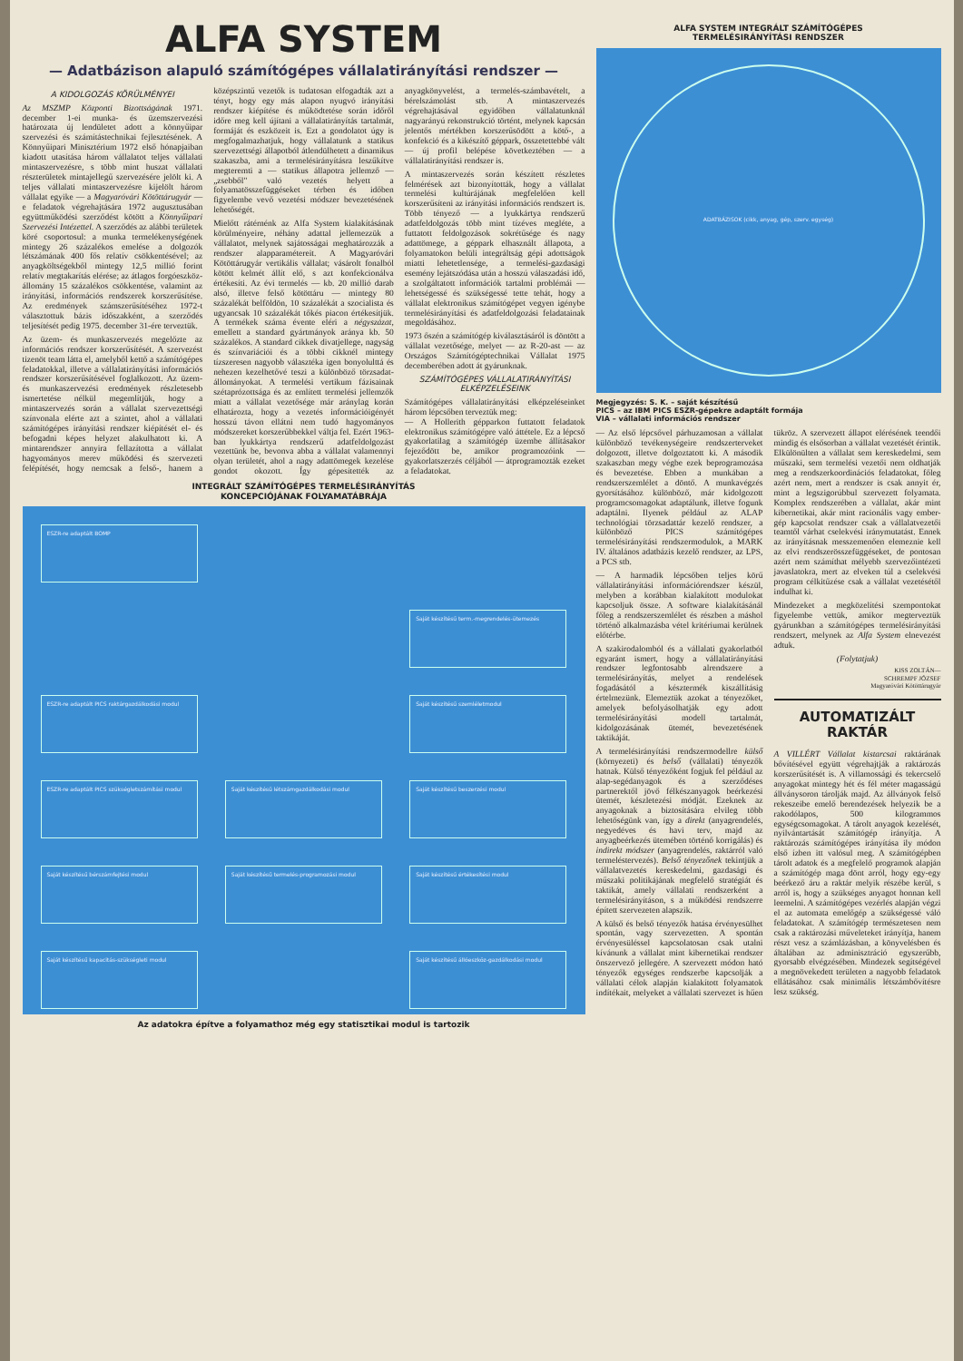ALFA SYSTEM
— Adatbázison alapuló számítógépes vállalatirányítási rendszer —
A KIDOLGOZÁS KÖRÜLMÉNYEI
Az MSZMP Központi Bizottságának 1971. december 1-ei munka- és üzemszervezési határozata új lendületet adott a könnyűipar szervezési és számítástechnikai fejlesztésének. A Könnyűipari Minisztérium 1972 első hónapjaiban kiadott utasítása három vállalatot teljes vállalati mintaszervezésre, s több mint huszat vállalati részterületek mintajellegű szervezésére jelölt ki. A teljes vállalati mintaszervezésre kijelölt három vállalat egyike — a Magyaróvári Kötöttárugyár — e feladatok végrehajtására 1972 augusztusában együttműködési szerződést kötött a Könnyűipari Szervezési Intézettel. A szerződés az alábbi területek köré csoportosul: a munka termelékenységének mintegy 26 százalékos emelése a dolgozók létszámának 400 fős relatív csökkentésével; az anyagköltségekből mintegy 12,5 millió forint relatív megtakarítás elérése; az átlagos forgóeszköz-állomány 15 százalékos csökkentése, valamint az irányítási, információs rendszerek korszerűsítése. Az eredmények számszerűsítéséhez 1972-t választottuk bázis időszakként, a szerződés teljesítését pedig 1975. december 31-ére terveztük.
Az üzem- és munkaszervezés megelőzte az információs rendszer korszerűsítését. A szervezést tizenöt team látta el, amelyből kettő a számítógépes feladatokkal, illetve a vállalatirányítási információs rendszer korszerűsítésével foglalkozott. Az üzem- és munkaszervezési eredmények részletesebb ismertetése nélkül megemlítjük, hogy a mintaszervezés során a vállalat szervezettségi színvonala elérte azt a szintet, ahol a vállalati számítógépes irányítási rendszer kiépítését el- és befogadni képes helyzet alakulhatott ki. A mintarendszer annyira fellazította a vállalat hagyományos merev működési és szervezeti felépítését, hogy nemcsak a felső-, hanem a középszintű vezetők is tudatosan elfogadták azt a tényt, hogy egy más alapon nyugvó irányítási rendszer kiépítése és működtetése során időről időre meg kell újítani a vállalatirányítás tartalmát, formáját és eszközeit is. Ezt a gondolatot úgy is megfogalmazhatjuk, hogy vállalatunk a statikus szervezettségi állapotból átlendülhetett a dinamikus szakaszba, ami a termelésirányításra leszűkítve megteremti a — statikus állapotra jellemző — „zsebből" való vezetés helyett a folyamatösszefüggéseket térben és időben figyelembe vevő vezetési módszer bevezetésének lehetőségét.
Mielőtt rátérnénk az Alfa System kialakításának körülményeire, néhány adattal jellemezzük a vállalatot, melynek sajátosságai meghatározzák a rendszer alapparamétereit. A Magyaróvári Kötöttárugyár vertikális vállalat; vásárolt fonalból kötött kelmét állít elő, s azt konfekcionálva értékesíti. Az évi termelés — kb. 20 millió darab alsó, illetve felső kötöttáru — mintegy 80 százalékát belföldön, 10 százalékát a szocialista és ugyancsak 10 százalékát tőkés piacon értékesítjük. A termékek száma évente eléri a négyszázat, emellett a standard gyártmányok aránya kb. 50 százalékos. A standard cikkek divatjellege, nagyság és színvariációi és a többi cikknél mintegy tízszeresen nagyobb választéka igen bonyolulttá és nehezen kezelhetővé teszi a különböző törzsadat-állományokat. A termelési vertikum fázisainak szétaprózottsága és az említett termelési jellemzők miatt a vállalat vezetősége már aránylag korán elhatározta, hogy a vezetés információigényét hosszú távon ellátni nem tudó hagyományos módszereket korszerűbbekkel váltja fel. Ezért 1963-ban lyukkártya rendszerű adatfeldolgozást vezettünk be, bevonva abba a vállalat valamennyi olyan területét, ahol a nagy adattömegek kezelése gondot okozott. Így gépesítették az anyagkönyvelést, a termelés-számbavételt, a bérelszámolást stb. A mintaszervezés végrehajtásával egyidőben vállalatunknál nagyarányú rekonstrukció történt, melynek kapcsán jelentős mértékben korszerűsödött a kötő-, a konfekció és a kikészítő géppark, összetettebbé vált — új profil belépése következtében — a vállalatirányítási rendszer is.
A mintaszervezés során készített részletes felmérések azt bizonyították, hogy a vállalat termelési kultúrájának megfelelően kell korszerűsíteni az irányítási információs rendszert is. Több tényező — a lyukkártya rendszerű adatfeldolgozás több mint tízéves megléte, a futtatott feldolgozások sokrétűsége és nagy adattömege, a géppark elhasznált állapota, a folyamatokon belüli integráltság gépi adottságok miatti lehetetlensége, a termelési-gazdasági esemény lejátszódása után a hosszú válaszadási idő, a szolgáltatott információk tartalmi problémái — lehetségessé és szükségessé tette tehát, hogy a vállalat elektronikus számítógépet vegyen igénybe termelésirányítási és adatfeldolgozási feladatainak megoldásához.
1973 őszén a számítógép kiválasztásáról is döntött a vállalat vezetősége, melyet — az R-20-ast — az Országos Számítógéptechnikai Vállalat 1975 decemberében adott át gyárunknak.
SZÁMÍTÓGÉPES VÁLLALATIRÁNYÍTÁSI ELKÉPZELÉSEINK
Számítógépes vállalatirányítási elképzeléseinket három lépcsőben terveztük meg:
— A Hollerith gépparkon futtatott feladatok elektronikus számítógépre való áttétele. Ez a lépcső gyakorlatilag a számítógép üzembe állításakor fejeződött be, amikor programozóink — gyakorlatszerzés céljából — átprogramozták ezeket a feladatokat.
INTEGRÁLT SZÁMÍTÓGÉPES TERMELÉSIRÁNYÍTÁS
KONCEPCIÓJÁNAK FOLYAMATÁBRÁJA
ESZR-re adaptált BOMP
Saját készítésű term.-megrendelés-ütemezés
ESZR-re adaptált PICS raktárgazdálkodási modul
Saját készítésű szemléletmodul
ESZR-re adaptált PICS szükségletszámítási modul
Saját készítésű létszámgazdálkodási modul
Saját készítésű beszerzési modul
Saját készítésű bérszámfejtési modul
Saját készítésű termelés-programozási modul
Saját készítésű értékesítési modul
Saját készítésű kapacitás-szükségleti modul
Saját készítésű állóeszköz-gazdálkodási modul
Az adatokra építve a folyamathoz még egy statisztikai modul is tartozik
ALFA SYSTEM INTEGRÁLT SZÁMÍTÓGÉPES
TERMELÉSIRÁNYÍTÁSI RENDSZER
ADATBÁZISOK (cikk, anyag, gép, szerv. egység)
Megjegyzés: S. K. – saját készítésű
PICS – az IBM PICS ESZR-gépekre adaptált formája
VIA – vállalati információs rendszer
— Az első lépcsővel párhuzamosan a vállalat különböző tevékenységeire rendszerterveket dolgozott, illetve dolgoztatott ki. A második szakaszban megy végbe ezek beprogramozása és bevezetése. Ebben a munkában a rendszerszemlélet a döntő. A munkavégzés gyorsításához különböző, már kidolgozott programcsomagokat adaptálunk, illetve fogunk adaptálni. Ilyenek például az ALAP technológiai törzsadattár kezelő rendszer, a különböző PICS számítógépes termelésirányítási rendszermodulok, a MARK IV. általános adatbázis kezelő rendszer, az LPS, a PCS stb.
— A harmadik lépcsőben teljes körű vállalatirányítási információrendszer készül, melyben a korábban kialakított modulokat kapcsoljuk össze. A software kialakításánál főleg a rendszerszemlélet és részben a máshol történő alkalmazásba vétel kritériumai kerülnek előtérbe.
A szakirodalomból és a vállalati gyakorlatból egyaránt ismert, hogy a vállalatirányítási rendszer legfontosabb alrendszere a termelésirányítás, melyet a rendelések fogadásától a késztermék kiszállításig értelmezünk. Elemeztük azokat a tényezőket, amelyek befolyásolhatják egy adott termelésirányítási modell tartalmát, kidolgozásának ütemét, bevezetésének taktikáját.
A termelésirányítási rendszermodellre külső (környezeti) és belső (vállalati) tényezők hatnak. Külső tényezőként fogjuk fel például az alap-segédanyagok és a szerződéses partnerektől jövő félkészanyagok beérkezési ütemét, készletezési módját. Ezeknek az anyagoknak a biztosítására elvileg több lehetőségünk van, így a direkt (anyagrendelés, negyedéves és havi terv, majd az anyagbeérkezés ütemében történő korrigálás) és indirekt módszer (anyagrendelés, raktárról való termeléstervezés). Belső tényezőnek tekintjük a vállalatvezetés kereskedelmi, gazdasági és műszaki politikájának megfelelő stratégiát és taktikát, amely vállalati rendszerként a termelésirányításon, s a működési rendszerre épített szervezeten alapszik.
A külső és belső tényezők hatása érvényesülhet spontán, vagy szervezetten. A spontán érvényesüléssel kapcsolatosan csak utalni kívánunk a vállalat mint kibernetikai rendszer önszervező jellegére. A szervezett módon ható tényezők egységes rendszerbe kapcsolják a vállalati célok alapján kialakított folyamatok indítékait, melyeket a vállalati szervezet is hűen tükröz. A szervezett állapot elérésének teendői mindig és elsősorban a vállalat vezetését érintik. Elkülönülten a vállalat sem kereskedelmi, sem műszaki, sem termelési vezetői nem oldhatják meg a rendszerkoordinációs feladatokat, főleg azért nem, mert a rendszer is csak annyit ér, mint a legszigorúbbul szervezett folyamata. Komplex rendszerében a vállalat, akár mint kibernetikai, akár mint racionális vagy ember-gép kapcsolat rendszer csak a vállalatvezetői teamtől várhat cselekvési iránymutatást. Ennek az irányításnak messzemenően elemeznie kell az elvi rendszerösszefüggéseket, de pontosan azért nem számíthat mélyebb szervezőintézeti javaslatokra, mert az elveken túl a cselekvési program célkitűzése csak a vállalat vezetésétől indulhat ki.
Mindezeket a megközelítési szempontokat figyelembe vettük, amikor megterveztük gyárunkban a számítógépes termelésirányítási rendszert, melynek az Alfa System elnevezést adtuk.
(Folytatjuk)
KISS ZOLTÁN—
SCHREMPF JÓZSEF
Magyaróvári Kötöttárugyár
AUTOMATIZÁLT RAKTÁR
A VILLÉRT Vállalat kistarcsai raktárának bővítésével együtt végrehajtják a raktározás korszerűsítését is. A villamossági és tekercselő anyagokat mintegy hét és fél méter magasságú állványsoron tárolják majd. Az állványok felső rekeszeibe emelő berendezések helyezik be a rakodólapos, 500 kilogrammos egységcsomagokat. A tárolt anyagok kezelését, nyilvántartását számítógép irányítja. A raktározás számítógépes irányítása ily módon első ízben itt valósul meg. A számítógépben tárolt adatok és a megfelelő programok alapján a számítógép maga dönt arról, hogy egy-egy beérkező áru a raktár melyik részébe kerül, s arról is, hogy a szükséges anyagot honnan kell leemelni. A számítógépes vezérlés alapján végzi el az automata emelőgép a szükségessé váló feladatokat. A számítógép természetesen nem csak a raktározási műveleteket irányítja, hanem részt vesz a számlázásban, a könyvelésben és általában az adminisztráció egyszerűbb, gyorsabb elvégzésében. Mindezek segítségével a megnövekedett területen a nagyobb feladatok ellátásához csak minimális létszámbővítésre lesz szükség.